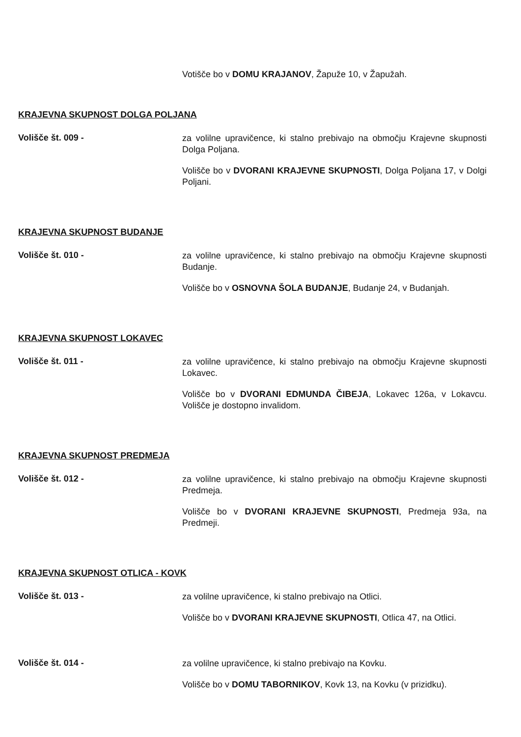Votišče bo v DOMU KRAJANOV, Žapuže 10, v Žapužah.
KRAJEVNA SKUPNOST DOLGA POLJANA
Volišče št. 009 -
za volilne upravičence, ki stalno prebivajo na območju Krajevne skupnosti Dolga Poljana.
Volišče bo v DVORANI KRAJEVNE SKUPNOSTI, Dolga Poljana 17, v Dolgi Poljani.
KRAJEVNA SKUPNOST BUDANJE
Volišče št. 010 -
za volilne upravičence, ki stalno prebivajo na območju Krajevne skupnosti Budanje.
Volišče bo v OSNOVNA ŠOLA BUDANJE, Budanje 24, v Budanjah.
KRAJEVNA SKUPNOST LOKAVEC
Volišče št. 011 -
za volilne upravičence, ki stalno prebivajo na območju Krajevne skupnosti Lokavec.
Volišče bo v DVORANI EDMUNDA ČIBEJA, Lokavec 126a, v Lokavcu. Volišče je dostopno invalidom.
KRAJEVNA SKUPNOST PREDMEJA
Volišče št. 012 -
za volilne upravičence, ki stalno prebivajo na območju Krajevne skupnosti Predmeja.
Volišče bo v DVORANI KRAJEVNE SKUPNOSTI, Predmeja 93a, na Predmeji.
KRAJEVNA SKUPNOST OTLICA - KOVK
Volišče št. 013 -
za volilne upravičence, ki stalno prebivajo na Otlici.
Volišče bo v DVORANI KRAJEVNE SKUPNOSTI, Otlica 47, na Otlici.
Volišče št. 014 -
za volilne upravičence, ki stalno prebivajo na Kovku.
Volišče bo v DOMU TABORNIKOV, Kovk 13, na Kovku (v prizidku).